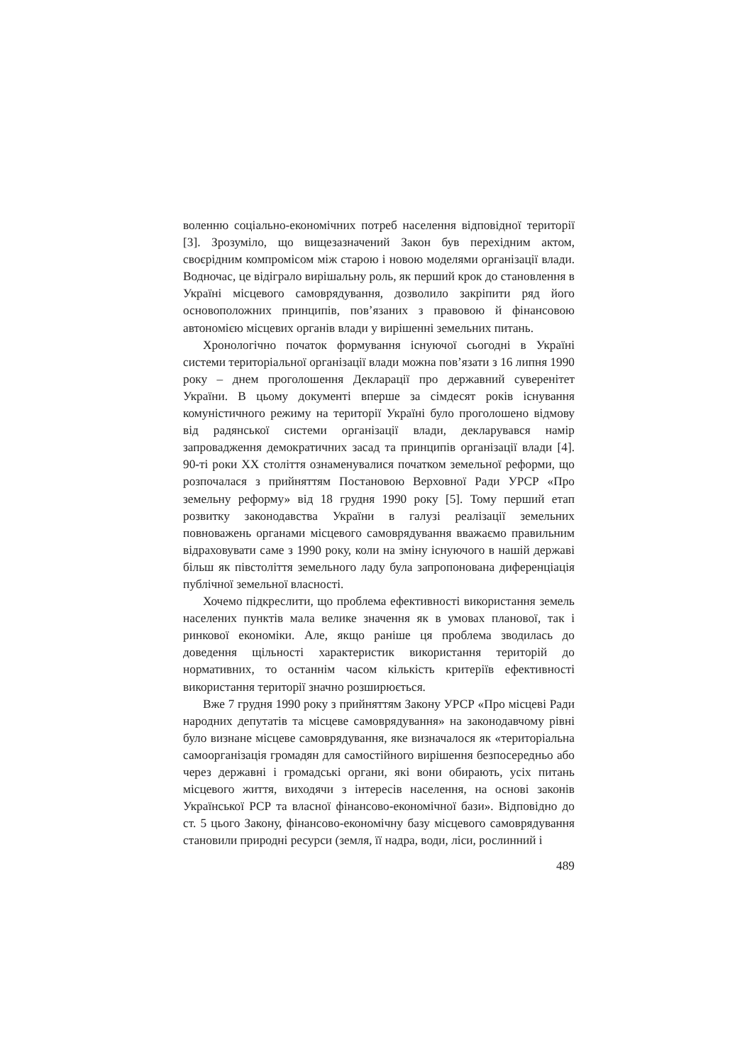воленню соціально-економічних потреб населення відповідної території [3]. Зрозуміло, що вищезазначений Закон був перехідним актом, своєрідним компромісом між старою і новою моделями організації влади. Водночас, це відіграло вирішальну роль, як перший крок до становлення в Україні місцевого самоврядування, дозволило закріпити ряд його основоположних принципів, пов’язаних з правовою й фінансовою автономією місцевих органів влади у вирішенні земельних питань.
Хронологічно початок формування існуючої сьогодні в Україні системи територіальної організації влади можна пов’язати з 16 липня 1990 року – днем проголошення Декларації про державний суверенітет України. В цьому документі вперше за сімдесят років існування комуністичного режиму на території Україні було проголошено відмову від радянської системи організації влади, декларувався намір запровадження демократичних засад та принципів організації влади [4]. 90-ті роки ХХ століття ознаменувалися початком земельної реформи, що розпочалася з прийняттям Постановою Верховної Ради УРСР «Про земельну реформу» від 18 грудня 1990 року [5]. Тому перший етап розвитку законодавства України в галузі реалізації земельних повноважень органами місцевого самоврядування вважаємо правильним відраховувати саме з 1990 року, коли на зміну існуючого в нашій державі більш як півстоліття земельного ладу була запропонована диференціація публічної земельної власності.
Хочемо підкреслити, що проблема ефективності використання земель населених пунктів мала велике значення як в умовах планової, так і ринкової економіки. Але, якщо раніше ця проблема зводилась до доведення щільності характеристик використання територій до нормативних, то останнім часом кількість критеріїв ефективності використання території значно розширюється.
Вже 7 грудня 1990 року з прийняттям Закону УРСР «Про місцеві Ради народних депутатів та місцеве самоврядування» на законодавчому рівні було визнане місцеве самоврядування, яке визначалося як «територіальна самоорганізація громадян для самостійного вирішення безпосередньо або через державні і громадські органи, які вони обирають, усіх питань місцевого життя, виходячи з інтересів населення, на основі законів Української РСР та власної фінансово-економічної бази». Відповідно до ст. 5 цього Закону, фінансово-економічну базу місцевого самоврядування становили природні ресурси (земля, її надра, води, ліси, рослинний і
489